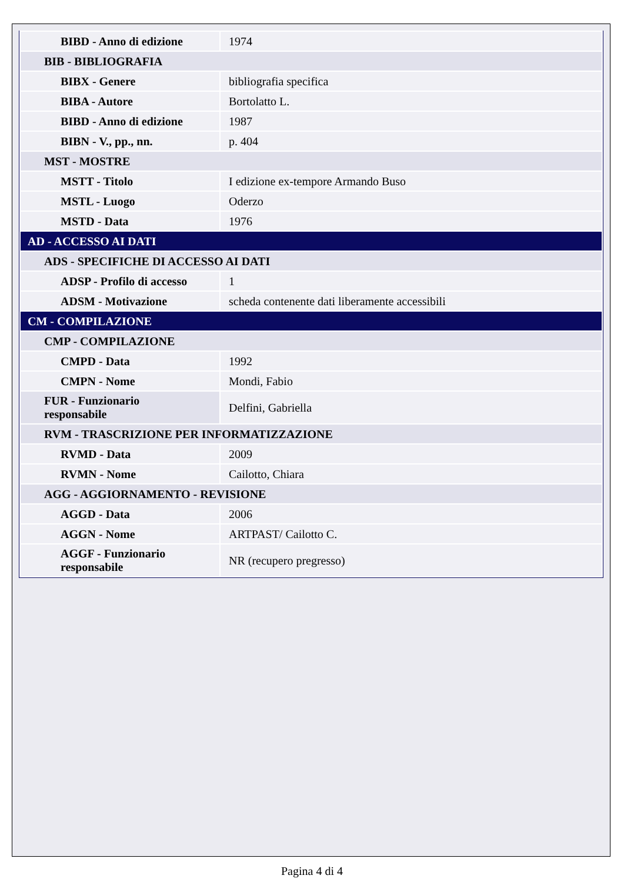| BIBD - Anno di edizione | 1974 |
| BIB - BIBLIOGRAFIA | |
| BIBX - Genere | bibliografia specifica |
| BIBA - Autore | Bortolatto L. |
| BIBD - Anno di edizione | 1987 |
| BIBN - V., pp., nn. | p. 404 |
| MST - MOSTRE | |
| MSTT - Titolo | I edizione ex-tempore Armando Buso |
| MSTL - Luogo | Oderzo |
| MSTD - Data | 1976 |
| AD - ACCESSO AI DATI | |
| ADS - SPECIFICHE DI ACCESSO AI DATI | |
| ADSP - Profilo di accesso | 1 |
| ADSM - Motivazione | scheda contenente dati liberamente accessibili |
| CM - COMPILAZIONE | |
| CMP - COMPILAZIONE | |
| CMPD - Data | 1992 |
| CMPN - Nome | Mondi, Fabio |
| FUR - Funzionario responsabile | Delfini, Gabriella |
| RVM - TRASCRIZIONE PER INFORMATIZZAZIONE | |
| RVMD - Data | 2009 |
| RVMN - Nome | Cailotto, Chiara |
| AGG - AGGIORNAMENTO - REVISIONE | |
| AGGD - Data | 2006 |
| AGGN - Nome | ARTPAST/ Cailotto C. |
| AGGF - Funzionario responsabile | NR (recupero pregresso) |
Pagina 4 di 4